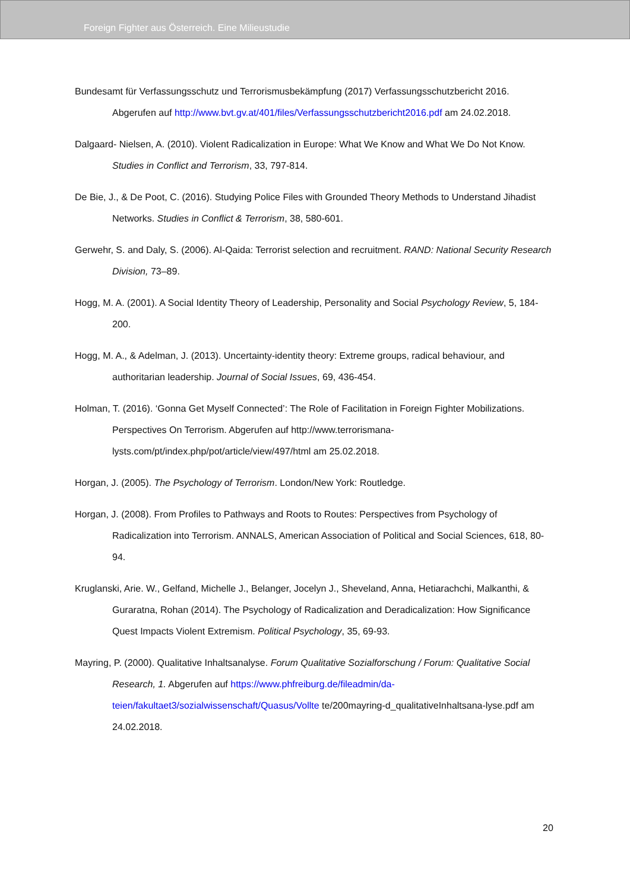Foreign Fighter aus Österreich. Eine Milieustudie
Bundesamt für Verfassungsschutz und Terrorismusbekämpfung (2017) Verfassungsschutzbericht 2016. Abgerufen auf http://www.bvt.gv.at/401/files/Verfassungsschutzbericht2016.pdf am 24.02.2018.
Dalgaard- Nielsen, A. (2010). Violent Radicalization in Europe: What We Know and What We Do Not Know. Studies in Conflict and Terrorism, 33, 797-814.
De Bie, J., & De Poot, C. (2016). Studying Police Files with Grounded Theory Methods to Understand Jihadist Networks. Studies in Conflict & Terrorism, 38, 580-601.
Gerwehr, S. and Daly, S. (2006). Al-Qaida: Terrorist selection and recruitment. RAND: National Security Research Division, 73–89.
Hogg, M. A. (2001). A Social Identity Theory of Leadership, Personality and Social Psychology Review, 5, 184-200.
Hogg, M. A., & Adelman, J. (2013). Uncertainty-identity theory: Extreme groups, radical behaviour, and authoritarian leadership. Journal of Social Issues, 69, 436-454.
Holman, T. (2016). ‘Gonna Get Myself Connected’: The Role of Facilitation in Foreign Fighter Mobilizations. Perspectives On Terrorism. Abgerufen auf http://www.terrorismana-lysts.com/pt/index.php/pot/article/view/497/html am 25.02.2018.
Horgan, J. (2005). The Psychology of Terrorism. London/New York: Routledge.
Horgan, J. (2008). From Profiles to Pathways and Roots to Routes: Perspectives from Psychology of Radicalization into Terrorism. ANNALS, American Association of Political and Social Sciences, 618, 80-94.
Kruglanski, Arie. W., Gelfand, Michelle J., Belanger, Jocelyn J., Sheveland, Anna, Hetiarachchi, Malkanthi, & Guraratna, Rohan (2014). The Psychology of Radicalization and Deradicalization: How Significance Quest Impacts Violent Extremism. Political Psychology, 35, 69-93.
Mayring, P. (2000). Qualitative Inhaltsanalyse. Forum Qualitative Sozialforschung / Forum: Qualitative Social Research, 1. Abgerufen auf https://www.phfreiburg.de/fileadmin/da-teien/fakultaet3/sozialwissenschaft/Quasus/Vollte te/200mayring-d_qualitativeInhaltsana-lyse.pdf am 24.02.2018.
20